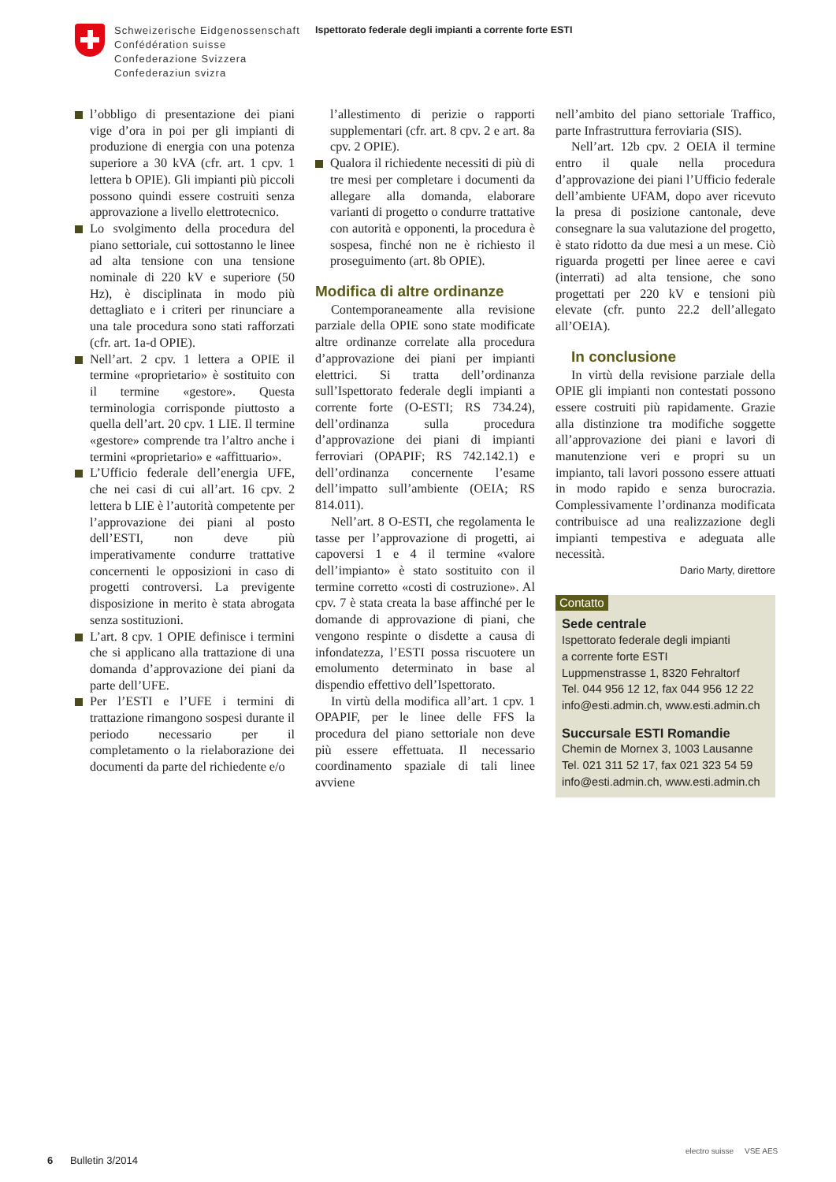Schweizerische Eidgenossenschaft
Confédération suisse
Confederazione Svizzera
Confederaziun svizra
Ispettorato federale degli impianti a corrente forte ESTI
l’obbligo di presentazione dei piani vige d’ora in poi per gli impianti di produzione di energia con una potenza superiore a 30 kVA (cfr. art. 1 cpv. 1 lettera b OPIE). Gli impianti più piccoli possono quindi essere costruiti senza approvazione a livello elettrotecnico.
Lo svolgimento della procedura del piano settoriale, cui sottostanno le linee ad alta tensione con una tensione nominale di 220 kV e superiore (50 Hz), è disciplinata in modo più dettagliato e i criteri per rinunciare a una tale procedura sono stati rafforzati (cfr. art. 1a-d OPIE).
Nell’art. 2 cpv. 1 lettera a OPIE il termine «proprietario» è sostituito con il termine «gestore». Questa terminologia corrisponde piuttosto a quella dell’art. 20 cpv. 1 LIE. Il termine «gestore» comprende tra l’altro anche i termini «proprietario» e «affittuario».
L’Ufficio federale dell’energia UFE, che nei casi di cui all’art. 16 cpv. 2 lettera b LIE è l’autorità competente per l’approvazione dei piani al posto dell’ESTI, non deve più imperativamente condurre trattative concernenti le opposizioni in caso di progetti controversi. La previgente disposizione in merito è stata abrogata senza sostituzioni.
L’art. 8 cpv. 1 OPIE definisce i termini che si applicano alla trattazione di una domanda d’approvazione dei piani da parte dell’UFE.
Per l’ESTI e l’UFE i termini di trattazione rimangono sospesi durante il periodo necessario per il completamento o la rielaborazione dei documenti da parte del richiedente e/o
l’allestimento di perizie o rapporti supplementari (cfr. art. 8 cpv. 2 e art. 8a cpv. 2 OPIE).
Qualora il richiedente necessiti di più di tre mesi per completare i documenti da allegare alla domanda, elaborare varianti di progetto o condurre trattative con autorità e opponenti, la procedura è sospesa, finché non ne è richiesto il proseguimento (art. 8b OPIE).
Modifica di altre ordinanze
Contemporaneamente alla revisione parziale della OPIE sono state modificate altre ordinanze correlate alla procedura d’approvazione dei piani per impianti elettrici. Si tratta dell’ordinanza sull’Ispettorato federale degli impianti a corrente forte (O-ESTI; RS 734.24), dell’ordinanza sulla procedura d’approvazione dei piani di impianti ferroviari (OPAPIF; RS 742.142.1) e dell’ordinanza concernente l’esame dell’impatto sull’ambiente (OEIA; RS 814.011).
Nell’art. 8 O-ESTI, che regolamenta le tasse per l’approvazione di progetti, ai capoversi 1 e 4 il termine «valore dell’impianto» è stato sostituito con il termine corretto «costi di costruzione». Al cpv. 7 è stata creata la base affinché per le domande di approvazione di piani, che vengono respinte o disdette a causa di infondatezza, l’ESTI possa riscuotere un emolumento determinato in base al dispendio effettivo dell’Ispettorato.
In virtù della modifica all’art. 1 cpv. 1 OPAPIF, per le linee delle FFS la procedura del piano settoriale non deve più essere effettuata. Il necessario coordinamento spaziale di tali linee avviene
nell’ambito del piano settoriale Traffico, parte Infrastruttura ferroviaria (SIS).
Nell’art. 12b cpv. 2 OEIA il termine entro il quale nella procedura d’approvazione dei piani l’Ufficio federale dell’ambiente UFAM, dopo aver ricevuto la presa di posizione cantonale, deve consegnare la sua valutazione del progetto, è stato ridotto da due mesi a un mese. Ciò riguarda progetti per linee aeree e cavi (interrati) ad alta tensione, che sono progettati per 220 kV e tensioni più elevate (cfr. punto 22.2 dell’allegato all’OEIA).
In conclusione
In virtù della revisione parziale della OPIE gli impianti non contestati possono essere costruiti più rapidamente. Grazie alla distinzione tra modifiche soggette all’approvazione dei piani e lavori di manutenzione veri e propri su un impianto, tali lavori possono essere attuati in modo rapido e senza burocrazia. Complessivamente l’ordinanza modificata contribuisce ad una realizzazione degli impianti tempestiva e adeguata alle necessità.
Dario Marty, direttore
Contatto
Sede centrale
Ispettorato federale degli impianti
a corrente forte ESTI
Luppmenstrasse 1, 8320 Fehraltorf
Tel. 044 956 12 12, fax 044 956 12 22
info@esti.admin.ch, www.esti.admin.ch
Succursale ESTI Romandie
Chemin de Mornex 3, 1003 Lausanne
Tel. 021 311 52 17, fax 021 323 54 59
info@esti.admin.ch, www.esti.admin.ch
6 Bulletin 3/2014
electro suisse VSE AES